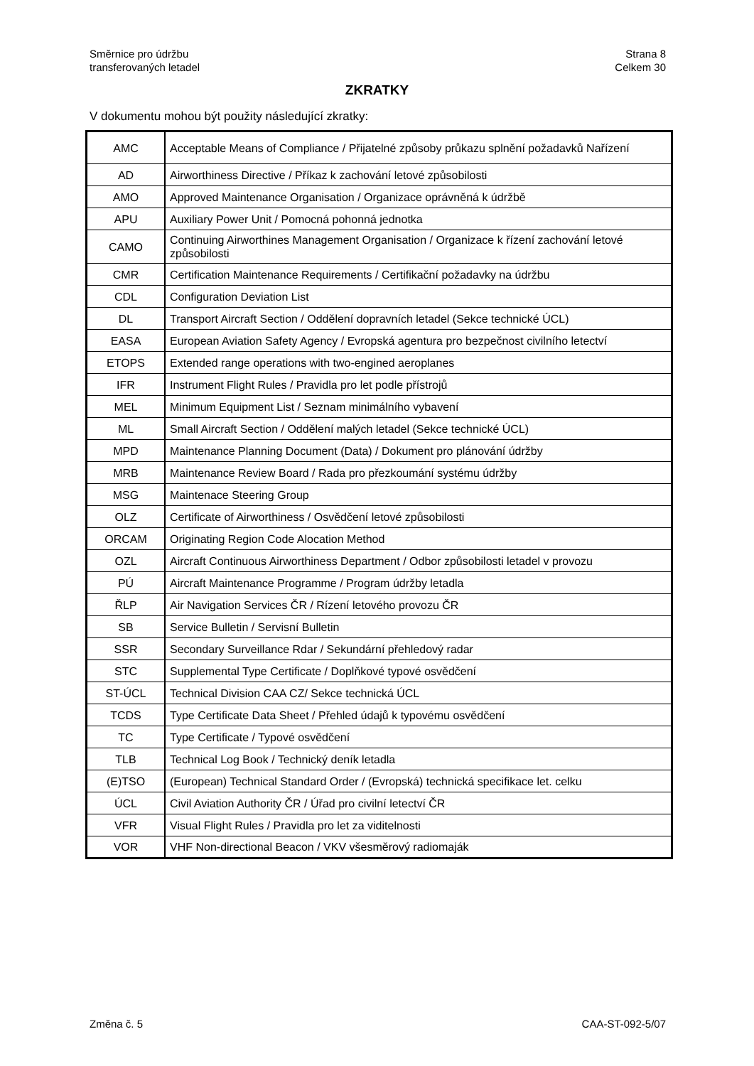Směrnice pro údržbu
transferovaných letadel
Strana 8
Celkem 30
ZKRATKY
V dokumentu mohou být použity následující zkratky:
| AMC | Acceptable Means of Compliance / Přijatelné způsoby průkazu splnění požadavků Nařízení |
| AD | Airworthiness Directive / Příkaz k zachování letové způsobilosti |
| AMO | Approved Maintenance Organisation / Organizace oprávněná k údržbě |
| APU | Auxiliary Power Unit / Pomocná pohonná jednotka |
| CAMO | Continuing Airworthines Management Organisation / Organizace k řízení zachování letové způsobilosti |
| CMR | Certification Maintenance Requirements / Certifikační požadavky na údržbu |
| CDL | Configuration Deviation List |
| DL | Transport Aircraft Section / Oddělení dopravních letadel (Sekce technické ÚCL) |
| EASA | European Aviation Safety Agency / Evropská agentura pro bezpečnost civilního letectví |
| ETOPS | Extended range operations with two-engined aeroplanes |
| IFR | Instrument Flight Rules / Pravidla pro let podle přístrojů |
| MEL | Minimum Equipment List / Seznam minimálního vybavení |
| ML | Small Aircraft Section / Oddělení malých letadel (Sekce technické ÚCL) |
| MPD | Maintenance Planning Document (Data) / Dokument pro plánování údržby |
| MRB | Maintenance Review Board / Rada pro přezkoumání systému údržby |
| MSG | Maintenace Steering Group |
| OLZ | Certificate of Airworthiness / Osvědčení letové způsobilosti |
| ORCAM | Originating Region Code Alocation Method |
| OZL | Aircraft Continuous Airworthiness Department / Odbor způsobilosti letadel v provozu |
| PÚ | Aircraft Maintenance Programme / Program údržby letadla |
| ŘLP | Air Navigation Services ČR / Rízení letového provozu ČR |
| SB | Service Bulletin / Servisní Bulletin |
| SSR | Secondary Surveillance Rdar / Sekundární přehledový radar |
| STC | Supplemental Type Certificate / Doplňkové typové osvědčení |
| ST-ÚCL | Technical Division CAA CZ/ Sekce technická ÚCL |
| TCDS | Type Certificate Data Sheet / Přehled údajů k typovému osvědčení |
| TC | Type Certificate / Typové osvědčení |
| TLB | Technical Log Book / Technický deník letadla |
| (E)TSO | (European) Technical Standard Order / (Evropská) technická specifikace let. celku |
| ÚCL | Civil Aviation Authority ČR / Úřad pro civilní letectví ČR |
| VFR | Visual Flight Rules / Pravidla pro let za viditelnosti |
| VOR | VHF Non-directional Beacon / VKV všesměrový radiomaják |
Změna č. 5 CAA-ST-092-5/07